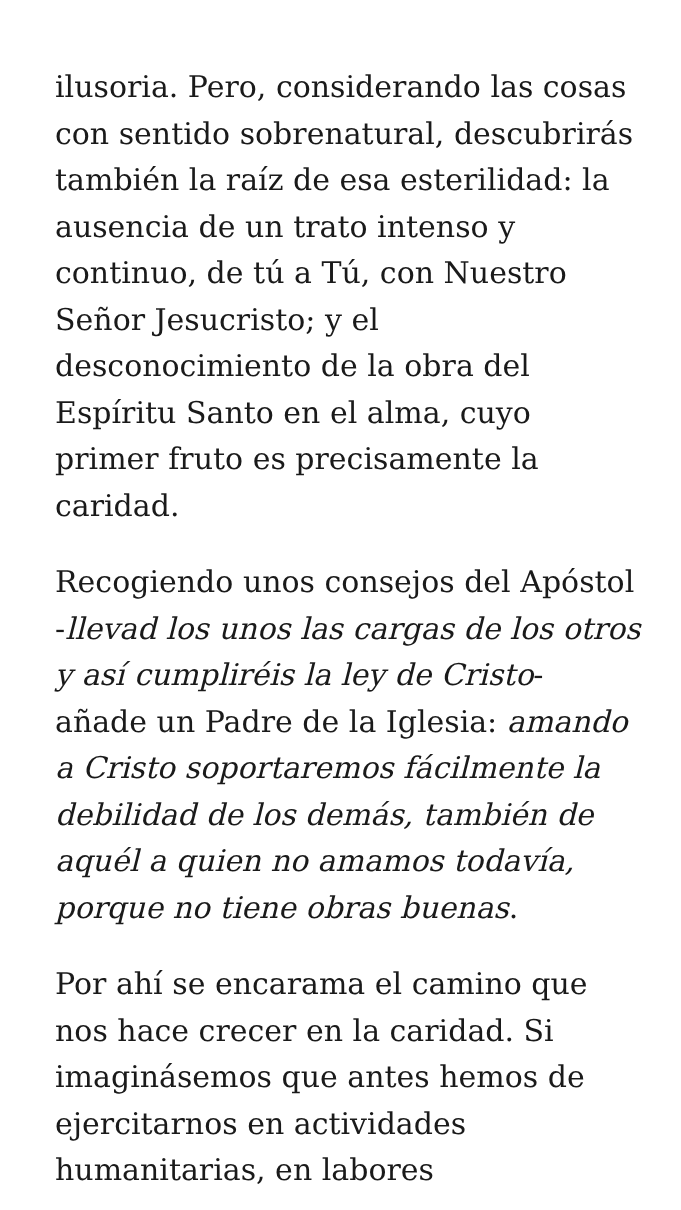ilusoria. Pero, considerando las cosas con sentido sobrenatural, descubrirás también la raíz de esa esterilidad: la ausencia de un trato intenso y continuo, de tú a Tú, con Nuestro Señor Jesucristo; y el desconocimiento de la obra del Espíritu Santo en el alma, cuyo primer fruto es precisamente la caridad.
Recogiendo unos consejos del Apóstol -llevad los unos las cargas de los otros y así cumpliréis la ley de Cristo- añade un Padre de la Iglesia: amando a Cristo soportaremos fácilmente la debilidad de los demás, también de aquél a quien no amamos todavía, porque no tiene obras buenas.
Por ahí se encarama el camino que nos hace crecer en la caridad. Si imaginásemos que antes hemos de ejercitarnos en actividades humanitarias, en labores